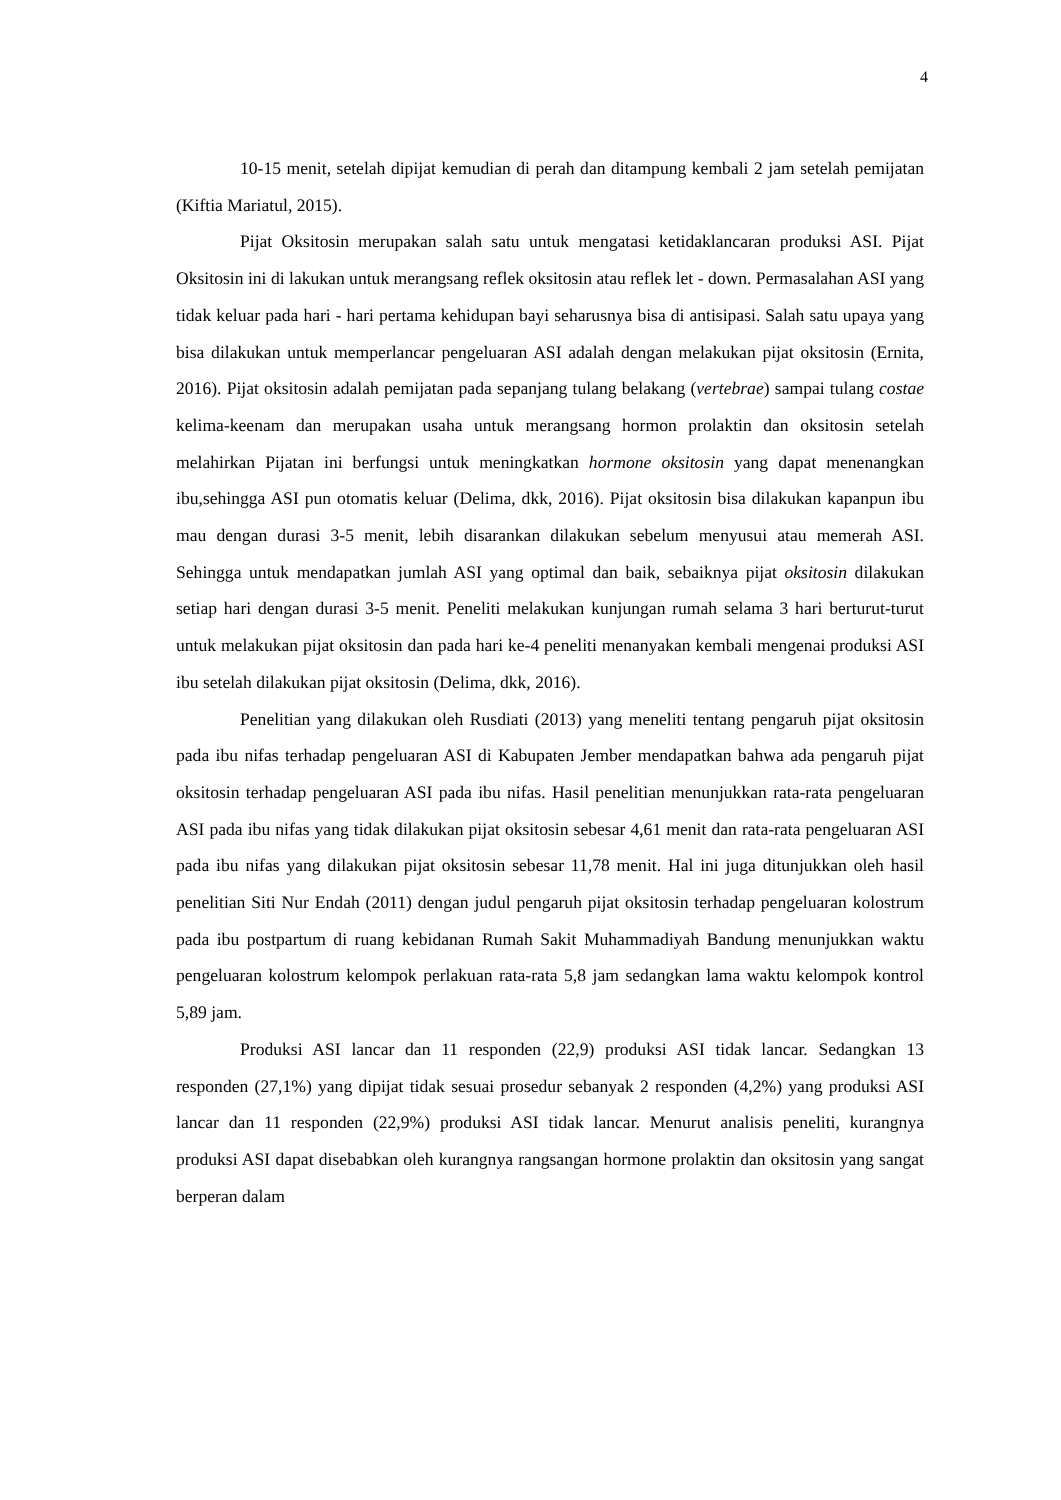4
10-15 menit, setelah dipijat kemudian di perah dan ditampung kembali 2 jam setelah pemijatan (Kiftia Mariatul, 2015).
Pijat Oksitosin merupakan salah satu untuk mengatasi ketidaklancaran produksi ASI. Pijat Oksitosin ini di lakukan untuk merangsang reflek oksitosin atau reflek let - down. Permasalahan ASI yang tidak keluar pada hari - hari pertama kehidupan bayi seharusnya bisa di antisipasi. Salah satu upaya yang bisa dilakukan untuk memperlancar pengeluaran ASI adalah dengan melakukan pijat oksitosin (Ernita, 2016). Pijat oksitosin adalah pemijatan pada sepanjang tulang belakang (vertebrae) sampai tulang costae kelima-keenam dan merupakan usaha untuk merangsang hormon prolaktin dan oksitosin setelah melahirkan Pijatan ini berfungsi untuk meningkatkan hormone oksitosin yang dapat menenangkan ibu,sehingga ASI pun otomatis keluar (Delima, dkk, 2016). Pijat oksitosin bisa dilakukan kapanpun ibu mau dengan durasi 3-5 menit, lebih disarankan dilakukan sebelum menyusui atau memerah ASI. Sehingga untuk mendapatkan jumlah ASI yang optimal dan baik, sebaiknya pijat oksitosin dilakukan setiap hari dengan durasi 3-5 menit. Peneliti melakukan kunjungan rumah selama 3 hari berturut-turut untuk melakukan pijat oksitosin dan pada hari ke-4 peneliti menanyakan kembali mengenai produksi ASI ibu setelah dilakukan pijat oksitosin (Delima, dkk, 2016).
Penelitian yang dilakukan oleh Rusdiati (2013) yang meneliti tentang pengaruh pijat oksitosin pada ibu nifas terhadap pengeluaran ASI di Kabupaten Jember mendapatkan bahwa ada pengaruh pijat oksitosin terhadap pengeluaran ASI pada ibu nifas. Hasil penelitian menunjukkan rata-rata pengeluaran ASI pada ibu nifas yang tidak dilakukan pijat oksitosin sebesar 4,61 menit dan rata-rata pengeluaran ASI pada ibu nifas yang dilakukan pijat oksitosin sebesar 11,78 menit. Hal ini juga ditunjukkan oleh hasil penelitian Siti Nur Endah (2011) dengan judul pengaruh pijat oksitosin terhadap pengeluaran kolostrum pada ibu postpartum di ruang kebidanan Rumah Sakit Muhammadiyah Bandung menunjukkan waktu pengeluaran kolostrum kelompok perlakuan rata-rata 5,8 jam sedangkan lama waktu kelompok kontrol 5,89 jam.
Produksi ASI lancar dan 11 responden (22,9) produksi ASI tidak lancar. Sedangkan 13 responden (27,1%) yang dipijat tidak sesuai prosedur sebanyak 2 responden (4,2%) yang produksi ASI lancar dan 11 responden (22,9%) produksi ASI tidak lancar. Menurut analisis peneliti, kurangnya produksi ASI dapat disebabkan oleh kurangnya rangsangan hormone prolaktin dan oksitosin yang sangat berperan dalam